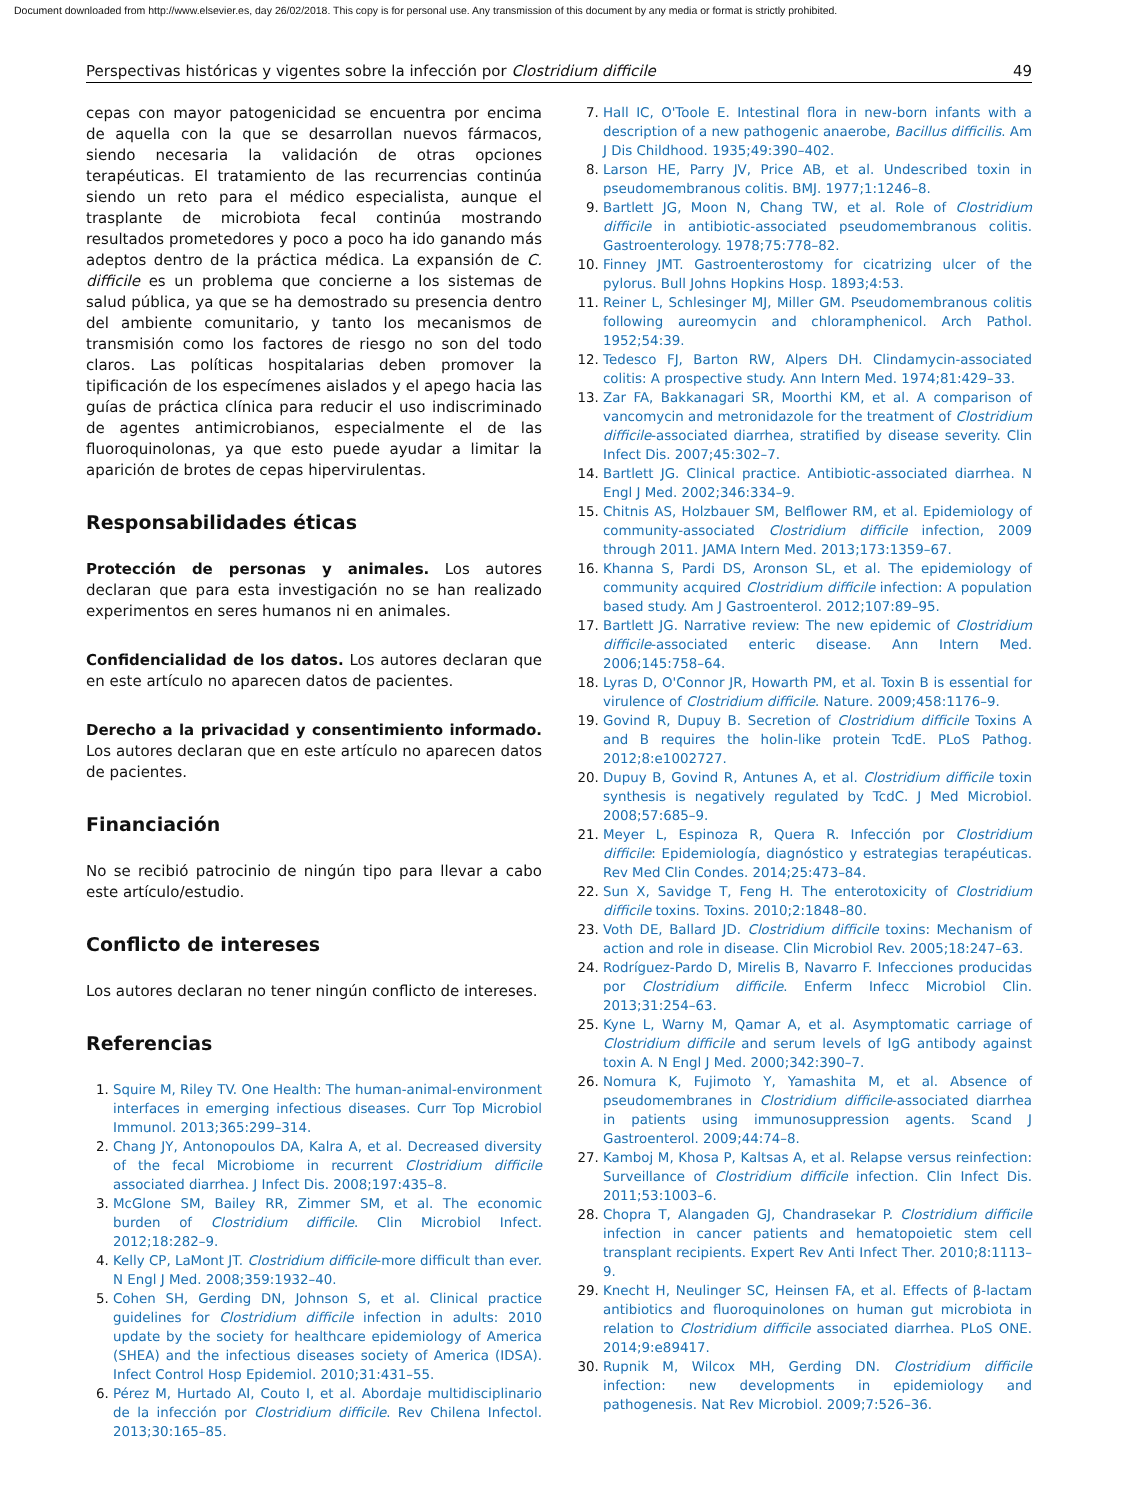Document downloaded from http://www.elsevier.es, day 26/02/2018. This copy is for personal use. Any transmission of this document by any media or format is strictly prohibited.
Perspectivas históricas y vigentes sobre la infección por Clostridium difficile 49
cepas con mayor patogenicidad se encuentra por encima de aquella con la que se desarrollan nuevos fármacos, siendo necesaria la validación de otras opciones terapéuticas. El tratamiento de las recurrencias continúa siendo un reto para el médico especialista, aunque el trasplante de microbiota fecal continúa mostrando resultados prometedores y poco a poco ha ido ganando más adeptos dentro de la práctica médica. La expansión de C. difficile es un problema que concierne a los sistemas de salud pública, ya que se ha demostrado su presencia dentro del ambiente comunitario, y tanto los mecanismos de transmisión como los factores de riesgo no son del todo claros. Las políticas hospitalarias deben promover la tipificación de los especímenes aislados y el apego hacia las guías de práctica clínica para reducir el uso indiscriminado de agentes antimicrobianos, especialmente el de las fluoroquinolonas, ya que esto puede ayudar a limitar la aparición de brotes de cepas hipervirulentas.
Responsabilidades éticas
Protección de personas y animales. Los autores declaran que para esta investigación no se han realizado experimentos en seres humanos ni en animales.
Confidencialidad de los datos. Los autores declaran que en este artículo no aparecen datos de pacientes.
Derecho a la privacidad y consentimiento informado. Los autores declaran que en este artículo no aparecen datos de pacientes.
Financiación
No se recibió patrocinio de ningún tipo para llevar a cabo este artículo/estudio.
Conflicto de intereses
Los autores declaran no tener ningún conflicto de intereses.
Referencias
Squire M, Riley TV. One Health: The human-animal-environment interfaces in emerging infectious diseases. Curr Top Microbiol Immunol. 2013;365:299–314.
Chang JY, Antonopoulos DA, Kalra A, et al. Decreased diversity of the fecal Microbiome in recurrent Clostridium difficile associated diarrhea. J Infect Dis. 2008;197:435–8.
McGlone SM, Bailey RR, Zimmer SM, et al. The economic burden of Clostridium difficile. Clin Microbiol Infect. 2012;18:282–9.
Kelly CP, LaMont JT. Clostridium difficile-more difficult than ever. N Engl J Med. 2008;359:1932–40.
Cohen SH, Gerding DN, Johnson S, et al. Clinical practice guidelines for Clostridium difficile infection in adults: 2010 update by the society for healthcare epidemiology of America (SHEA) and the infectious diseases society of America (IDSA). Infect Control Hosp Epidemiol. 2010;31:431–55.
Pérez M, Hurtado AI, Couto I, et al. Abordaje multidisciplinario de la infección por Clostridium difficile. Rev Chilena Infectol. 2013;30:165–85.
Hall IC, O'Toole E. Intestinal flora in new-born infants with a description of a new pathogenic anaerobe, Bacillus difficilis. Am J Dis Childhood. 1935;49:390–402.
Larson HE, Parry JV, Price AB, et al. Undescribed toxin in pseudomembranous colitis. BMJ. 1977;1:1246–8.
Bartlett JG, Moon N, Chang TW, et al. Role of Clostridium difficile in antibiotic-associated pseudomembranous colitis. Gastroenterology. 1978;75:778–82.
Finney JMT. Gastroenterostomy for cicatrizing ulcer of the pylorus. Bull Johns Hopkins Hosp. 1893;4:53.
Reiner L, Schlesinger MJ, Miller GM. Pseudomembranous colitis following aureomycin and chloramphenicol. Arch Pathol. 1952;54:39.
Tedesco FJ, Barton RW, Alpers DH. Clindamycin-associated colitis: A prospective study. Ann Intern Med. 1974;81:429–33.
Zar FA, Bakkanagari SR, Moorthi KM, et al. A comparison of vancomycin and metronidazole for the treatment of Clostridium difficile-associated diarrhea, stratified by disease severity. Clin Infect Dis. 2007;45:302–7.
Bartlett JG. Clinical practice. Antibiotic-associated diarrhea. N Engl J Med. 2002;346:334–9.
Chitnis AS, Holzbauer SM, Belflower RM, et al. Epidemiology of community-associated Clostridium difficile infection, 2009 through 2011. JAMA Intern Med. 2013;173:1359–67.
Khanna S, Pardi DS, Aronson SL, et al. The epidemiology of community acquired Clostridium difficile infection: A population based study. Am J Gastroenterol. 2012;107:89–95.
Bartlett JG. Narrative review: The new epidemic of Clostridium difficile-associated enteric disease. Ann Intern Med. 2006;145:758–64.
Lyras D, O'Connor JR, Howarth PM, et al. Toxin B is essential for virulence of Clostridium difficile. Nature. 2009;458:1176–9.
Govind R, Dupuy B. Secretion of Clostridium difficile Toxins A and B requires the holin-like protein TcdE. PLoS Pathog. 2012;8:e1002727.
Dupuy B, Govind R, Antunes A, et al. Clostridium difficile toxin synthesis is negatively regulated by TcdC. J Med Microbiol. 2008;57:685–9.
Meyer L, Espinoza R, Quera R. Infección por Clostridium difficile: Epidemiología, diagnóstico y estrategias terapéuticas. Rev Med Clin Condes. 2014;25:473–84.
Sun X, Savidge T, Feng H. The enterotoxicity of Clostridium difficile toxins. Toxins. 2010;2:1848–80.
Voth DE, Ballard JD. Clostridium difficile toxins: Mechanism of action and role in disease. Clin Microbiol Rev. 2005;18:247–63.
Rodríguez-Pardo D, Mirelis B, Navarro F. Infecciones producidas por Clostridium difficile. Enferm Infecc Microbiol Clin. 2013;31:254–63.
Kyne L, Warny M, Qamar A, et al. Asymptomatic carriage of Clostridium difficile and serum levels of IgG antibody against toxin A. N Engl J Med. 2000;342:390–7.
Nomura K, Fujimoto Y, Yamashita M, et al. Absence of pseudomembranes in Clostridium difficile-associated diarrhea in patients using immunosuppression agents. Scand J Gastroenterol. 2009;44:74–8.
Kamboj M, Khosa P, Kaltsas A, et al. Relapse versus reinfection: Surveillance of Clostridium difficile infection. Clin Infect Dis. 2011;53:1003–6.
Chopra T, Alangaden GJ, Chandrasekar P. Clostridium difficile infection in cancer patients and hematopoietic stem cell transplant recipients. Expert Rev Anti Infect Ther. 2010;8:1113–9.
Knecht H, Neulinger SC, Heinsen FA, et al. Effects of β-lactam antibiotics and fluoroquinolones on human gut microbiota in relation to Clostridium difficile associated diarrhea. PLoS ONE. 2014;9:e89417.
Rupnik M, Wilcox MH, Gerding DN. Clostridium difficile infection: new developments in epidemiology and pathogenesis. Nat Rev Microbiol. 2009;7:526–36.